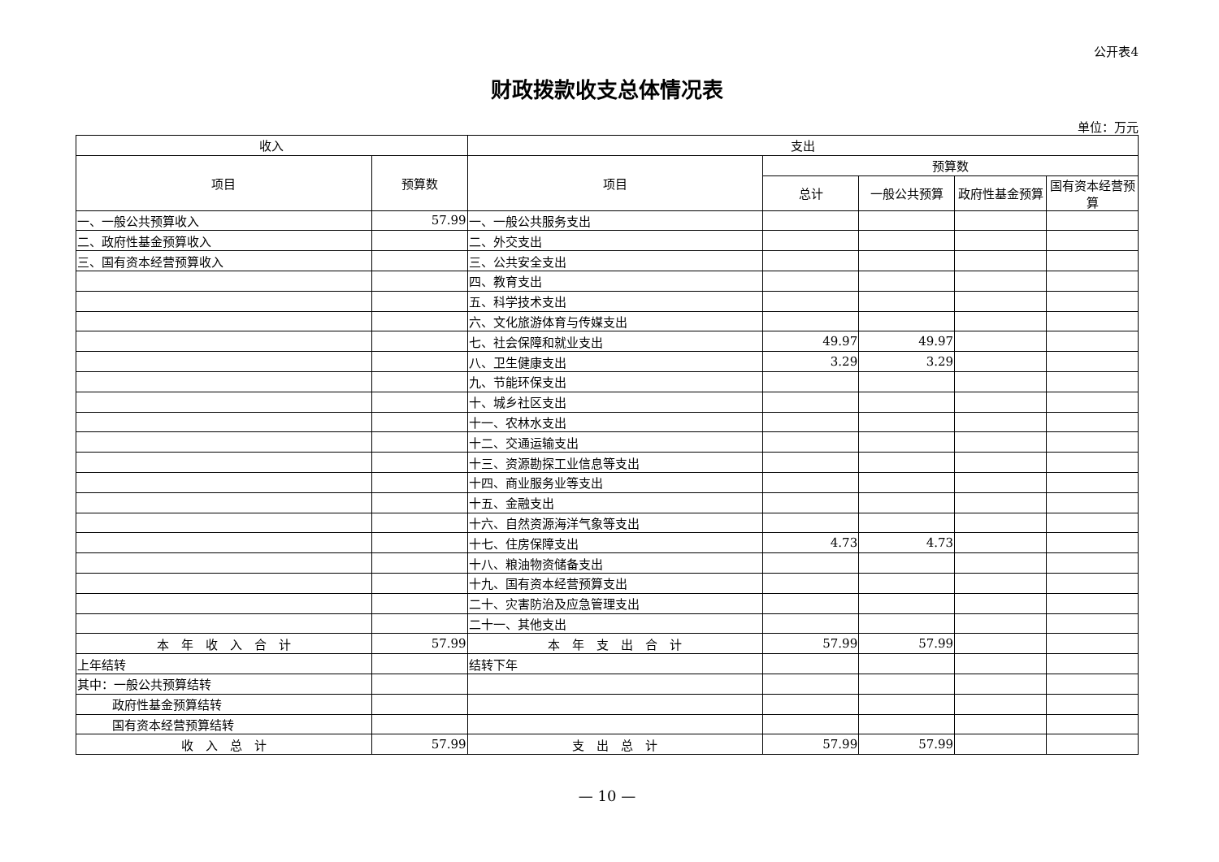公开表4
财政拨款收支总体情况表
单位：万元
| 收入 | | 支出 | | | | |
| --- | --- | --- | --- | --- | --- | --- |
| 项目 | 预算数 | 项目 | 预算数 | | | |
| | | | 总计 | 一般公共预算 | 政府性基金预算 | 国有资本经营预算 |
| 一、一般公共预算收入 | 57.99 | 一、一般公共服务支出 | | | | |
| 二、政府性基金预算收入 | | 二、外交支出 | | | | |
| 三、国有资本经营预算收入 | | 三、公共安全支出 | | | | |
| | | 四、教育支出 | | | | |
| | | 五、科学技术支出 | | | | |
| | | 六、文化旅游体育与传媒支出 | | | | |
| | | 七、社会保障和就业支出 | 49.97 | 49.97 | | |
| | | 八、卫生健康支出 | 3.29 | 3.29 | | |
| | | 九、节能环保支出 | | | | |
| | | 十、城乡社区支出 | | | | |
| | | 十一、农林水支出 | | | | |
| | | 十二、交通运输支出 | | | | |
| | | 十三、资源勘探工业信息等支出 | | | | |
| | | 十四、商业服务业等支出 | | | | |
| | | 十五、金融支出 | | | | |
| | | 十六、自然资源海洋气象等支出 | | | | |
| | | 十七、住房保障支出 | 4.73 | 4.73 | | |
| | | 十八、粮油物资储备支出 | | | | |
| | | 十九、国有资本经营预算支出 | | | | |
| | | 二十、灾害防治及应急管理支出 | | | | |
| | | 二十一、其他支出 | | | | |
| 本 年 收 入 合 计 | 57.99 | 本 年 支 出 合 计 | 57.99 | 57.99 | | |
| 上年结转 | | 结转下年 | | | | |
| 其中：一般公共预算结转 | | | | | | |
| 政府性基金预算结转 | | | | | | |
| 国有资本经营预算结转 | | | | | | |
| 收 入 总 计 | 57.99 | 支 出 总 计 | 57.99 | 57.99 | | |
— 10 —